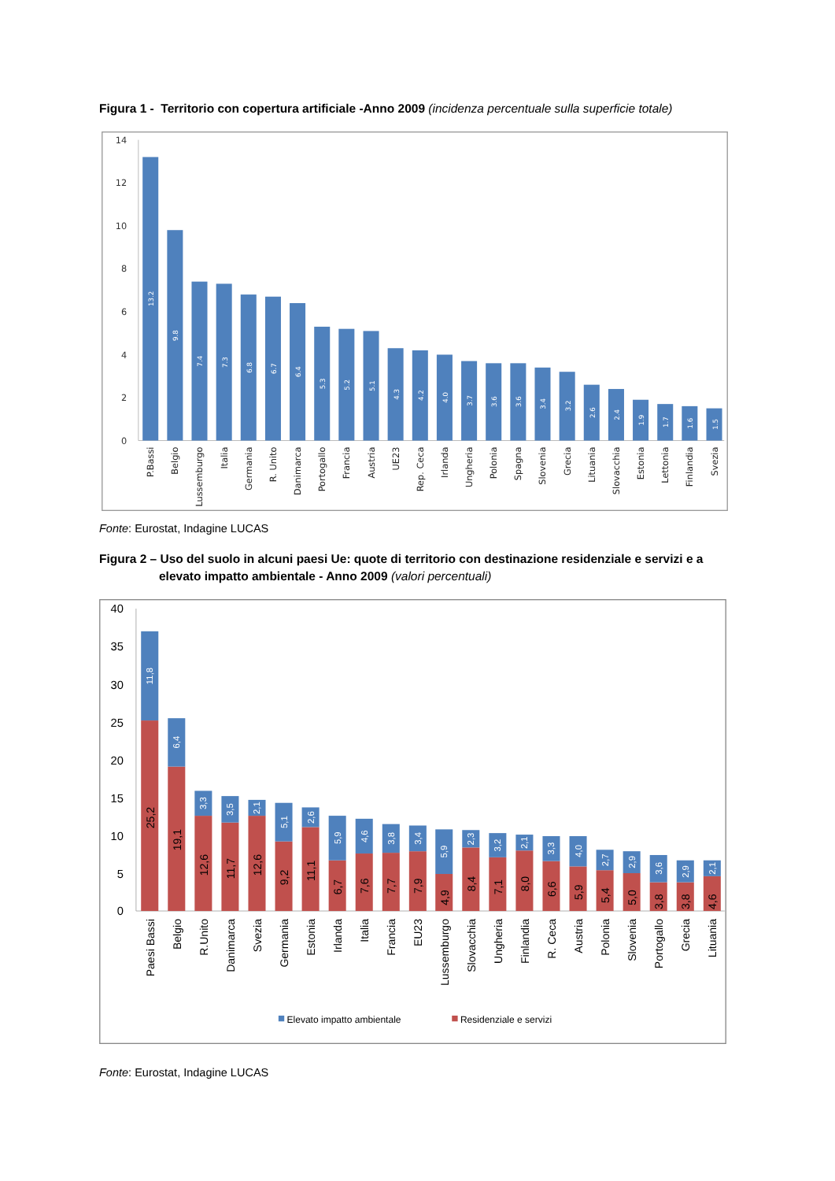Figura 1 - Territorio con copertura artificiale -Anno 2009 (incidenza percentuale sulla superficie totale)
14
12
10
8
6
4
2
0
13.2
9.8
7.4
7.3
6.8
6.7
6.4
5.3
5.2
5.1
4.3
4.2
4.0
3.7
3.6
3.6
3.4
3.2
2.6
2.4
1.9
1.7
1.6
1.5
P.Bassi
Belgio
Lussemburgo
Italia
Germania
R. Unito
Danimarca
Portogallo
Francia
Austria
UE23
Rep. Ceca
Irlanda
Ungheria
Polonia
Spagna
Slovenia
Grecia
Lituania
Slovacchia
Estonia
Lettonia
Finlandia
Svezia
Fonte: Eurostat, Indagine LUCAS
Figura 2 – Uso del suolo in alcuni paesi Ue: quote di territorio con destinazione residenziale e servizi e a elevato impatto ambientale - Anno 2009 (valori percentuali)
40
35
30
25
20
15
10
5
0
11,8
6,4
3,3
3,5
2,1
5,1
2,6
5,9
4,6
3,8
3,4
5,9
2,3
3,2
2,1
3,3
4,0
2,7
2,9
3,6
2,9
2,1
25,2
19,1
12,6
11,7
12,6
9,2
11,1
6,7
7,6
7,7
7,9
4,9
8,4
7,1
8,0
6,6
5,9
5,4
5,0
3,8
3,8
4,6
Paesi Bassi
Belgio
R.Unito
Danimarca
Svezia
Germania
Estonia
Irlanda
Italia
Francia
EU23
Lussemburgo
Slovacchia
Ungheria
Finlandia
R. Ceca
Austria
Polonia
Slovenia
Portogallo
Grecia
Lituania
Elevato impatto ambientale
Residenziale e servizi
Fonte: Eurostat, Indagine LUCAS